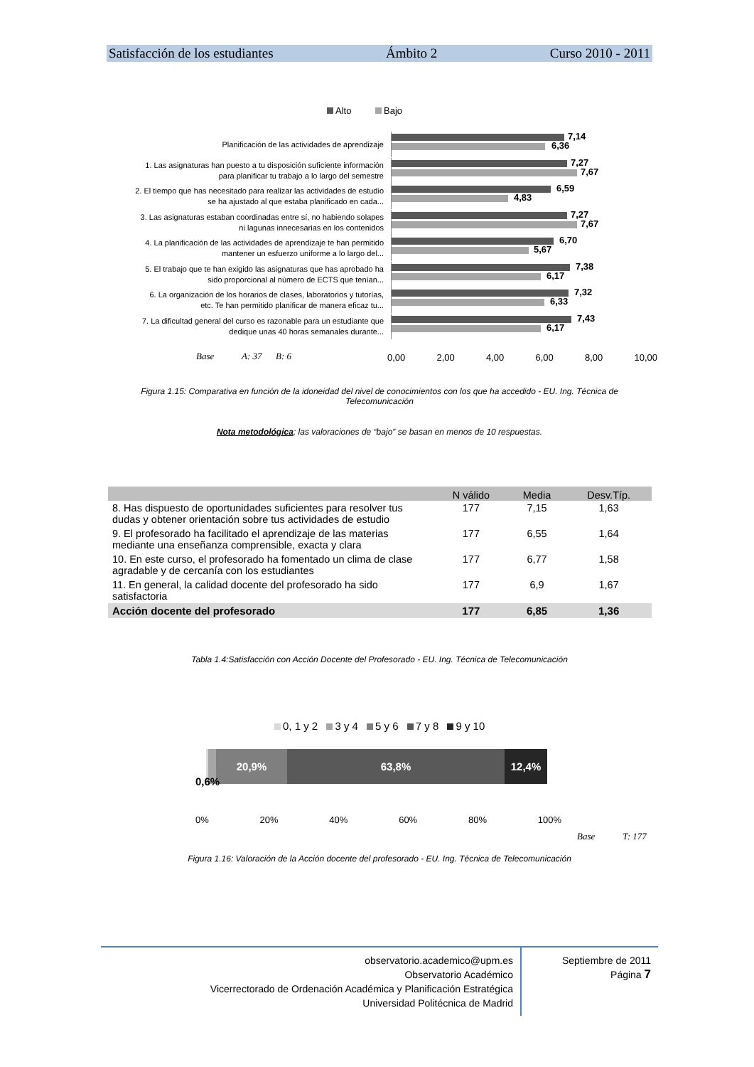Satisfacción de los estudiantes Ámbito 2 Curso 2010 - 2011
Alto Bajo
Planificación de las actividades de aprendizaje
7,14
6,36
1. Las asignaturas han puesto a tu disposición suficiente información para planificar tu trabajo a lo largo del semestre
7,27
7,67
2. El tiempo que has necesitado para realizar las actividades de estudio se ha ajustado al que estaba planificado en cada...
6,59
4,83
3. Las asignaturas estaban coordinadas entre sí, no habiendo solapes ni lagunas innecesarias en los contenidos
7,27
7,67
4. La planificación de las actividades de aprendizaje te han permitido mantener un esfuerzo uniforme a lo largo del...
6,70
5,67
5. El trabajo que te han exigido las asignaturas que has aprobado ha sido proporcional al número de ECTS que tenían...
7,38
6,17
6. La organización de los horarios de clases, laboratorios y tutorías, etc. Te han permitido planificar de manera eficaz tu...
7,32
6,33
7. La dificultad general del curso es razonable para un estudiante que dedique unas 40 horas semanales durante...
7,43
6,17
Base A: 37 B: 6
0,00 2,00 4,00 6,00 8,00 10,00
Figura 1.15: Comparativa en función de la idoneidad del nivel de conocimientos con los que ha accedido - EU. Ing. Técnica de Telecomunicación
Nota metodológica: las valoraciones de “bajo” se basan en menos de 10 respuestas.
| | N válido | Media | Desv.Típ. |
| --- | --- | --- | --- |
| 8. Has dispuesto de oportunidades suficientes para resolver tus dudas y obtener orientación sobre tus actividades de estudio | 177 | 7,15 | 1,63 |
| 9. El profesorado ha facilitado el aprendizaje de las materias mediante una enseñanza comprensible, exacta y clara | 177 | 6,55 | 1,64 |
| 10. En este curso, el profesorado ha fomentado un clima de clase agradable y de cercanía con los estudiantes | 177 | 6,77 | 1,58 |
| 11. En general, la calidad docente del profesorado ha sido satisfactoria | 177 | 6,9 | 1,67 |
| Acción docente del profesorado | 177 | 6,85 | 1,36 |
Tabla 1.4:Satisfacción con Acción Docente del Profesorado - EU. Ing. Técnica de Telecomunicación
0, 1 y 2 3 y 4 5 y 6 7 y 8 9 y 10
20,9% 63,8% 12,4%
0,6%
0% 20% 40% 60% 80% 100%
Base T: 177
Figura 1.16: Valoración de la Acción docente del profesorado - EU. Ing. Técnica de Telecomunicación
observatorio.academico@upm.es
Observatorio Académico
Vicerrectorado de Ordenación Académica y Planificación Estratégica
Universidad Politécnica de Madrid
Septiembre de 2011
Página 7